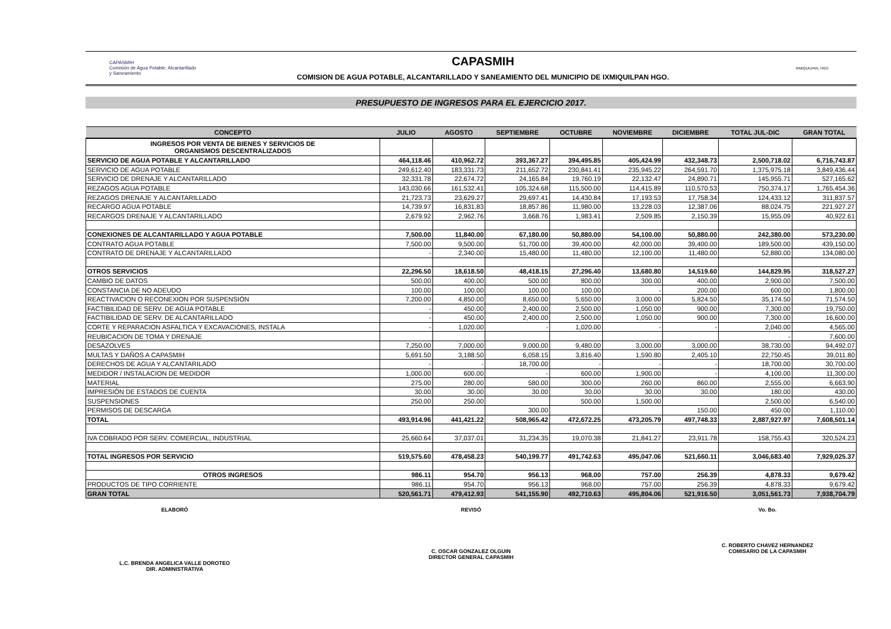CAPASMIH
Comisión de Agua Potable, Alcantarillado y Saneamiento
CAPASMIH
COMISION DE AGUA POTABLE, ALCANTARILLADO Y SANEAMIENTO DEL MUNICIPIO DE IXMIQUILPAN HGO.
IXMIQUILPAN, HGO
PRESUPUESTO DE INGRESOS PARA EL EJERCICIO 2017.
| CONCEPTO | JULIO | AGOSTO | SEPTIEMBRE | OCTUBRE | NOVIEMBRE | DICIEMBRE | TOTAL JUL-DIC | GRAN TOTAL |
| --- | --- | --- | --- | --- | --- | --- | --- | --- |
| INGRESOS POR VENTA DE BIENES Y SERVICIOS DE ORGANISMOS DESCENTRALIZADOS | | | | | | | | |
| SERVICIO DE AGUA POTABLE Y ALCANTARILLADO | 464,118.46 | 410,962.72 | 393,367.27 | 394,495.85 | 405,424.99 | 432,348.73 | 2,500,718.02 | 6,716,743.87 |
| SERVICIO DE AGUA POTABLE | 249,612.40 | 183,331.73 | 211,652.72 | 230,841.41 | 235,945.22 | 264,591.70 | 1,375,975.18 | 3,849,436.44 |
| SERVICIO DE DRENAJE Y ALCANTARILLADO | 32,331.78 | 22,674.72 | 24,165.84 | 19,760.19 | 22,132.47 | 24,890.71 | 145,955.71 | 527,165.62 |
| REZAGOS AGUA POTABLE | 143,030.66 | 161,532.41 | 105,324.68 | 115,500.00 | 114,415.89 | 110,570.53 | 750,374.17 | 1,765,454.36 |
| REZAGOS DRENAJE Y ALCANTARILLADO | 21,723.73 | 23,629.27 | 29,697.41 | 14,430.84 | 17,193.53 | 17,758.34 | 124,433.12 | 311,837.57 |
| RECARGO AGUA POTABLE | 14,739.97 | 16,831.83 | 18,857.86 | 11,980.00 | 13,228.03 | 12,387.06 | 88,024.75 | 221,927.27 |
| RECARGOS DRENAJE Y ALCANTARILLADO | 2,679.92 | 2,962.76 | 3,668.76 | 1,983.41 | 2,509.85 | 2,150.39 | 15,955.09 | 40,922.61 |
| CONEXIONES DE ALCANTARILLADO Y AGUA POTABLE | 7,500.00 | 11,840.00 | 67,180.00 | 50,880.00 | 54,100.00 | 50,880.00 | 242,380.00 | 573,230.00 |
| CONTRATO AGUA POTABLE | 7,500.00 | 9,500.00 | 51,700.00 | 39,400.00 | 42,000.00 | 39,400.00 | 189,500.00 | 439,150.00 |
| CONTRATO DE DRENAJE Y ALCANTARILLADO | - | 2,340.00 | 15,480.00 | 11,480.00 | 12,100.00 | 11,480.00 | 52,880.00 | 134,080.00 |
| OTROS SERVICIOS | 22,296.50 | 18,618.50 | 48,418.15 | 27,296.40 | 13,680.80 | 14,519.60 | 144,829.95 | 318,527.27 |
| CAMBIO DE DATOS | 500.00 | 400.00 | 500.00 | 800.00 | 300.00 | 400.00 | 2,900.00 | 7,500.00 |
| CONSTANCIA DE NO ADEUDO | 100.00 | 100.00 | 100.00 | 100.00 | - | 200.00 | 600.00 | 1,800.00 |
| REACTIVACION O RECONEXION POR SUSPENSIÓN | 7,200.00 | 4,850.00 | 8,650.00 | 5,650.00 | 3,000.00 | 5,824.50 | 35,174.50 | 71,574.50 |
| FACTIBILIDAD DE SERV. DE AGUA POTABLE | - | 450.00 | 2,400.00 | 2,500.00 | 1,050.00 | 900.00 | 7,300.00 | 19,750.00 |
| FACTIBILIDAD DE SERV. DE ALCANTARILLADO | - | 450.00 | 2,400.00 | 2,500.00 | 1,050.00 | 900.00 | 7,300.00 | 16,600.00 |
| CORTE Y REPARACION ASFALTICA Y EXCAVACIONES, INSTALA | - | 1,020.00 | - | 1,020.00 | - | - | 2,040.00 | 4,565.00 |
| REUBICACION DE TOMA Y DRENAJE | | | | | | | - | 7,600.00 |
| DESAZOLVES | 7,250.00 | 7,000.00 | 9,000.00 | 9,480.00 | 3,000.00 | 3,000.00 | 38,730.00 | 94,492.07 |
| MULTAS Y DAÑOS A CAPASMIH | 5,691.50 | 3,188.50 | 6,058.15 | 3,816.40 | 1,590.80 | 2,405.10 | 22,750.45 | 39,011.80 |
| DERECHOS DE AGUA Y ALCANTARILADO | - | - | 18,700.00 | - | - | - | 18,700.00 | 30,700.00 |
| MEDIDOR / INSTALACION DE MEDIDOR | 1,000.00 | 600.00 | - | 600.00 | 1,900.00 | - | 4,100.00 | 11,300.00 |
| MATERIAL | 275.00 | 280.00 | 580.00 | 300.00 | 260.00 | 860.00 | 2,555.00 | 6,663.90 |
| IMPRESIÓN DE ESTADOS DE CUENTA | 30.00 | 30.00 | 30.00 | 30.00 | 30.00 | 30.00 | 180.00 | 430.00 |
| SUSPENSIONES | 250.00 | 250.00 | | 500.00 | 1,500.00 | | 2,500.00 | 6,540.00 |
| PERMISOS DE DESCARGA | | | 300.00 | | | 150.00 | 450.00 | 1,110.00 |
| TOTAL | 493,914.96 | 441,421.22 | 508,965.42 | 472,672.25 | 473,205.79 | 497,748.33 | 2,887,927.97 | 7,608,501.14 |
| IVA COBRADO POR SERV. COMERCIAL, INDUSTRIAL | 25,660.64 | 37,037.01 | 31,234.35 | 19,070.38 | 21,841.27 | 23,911.78 | 158,755.43 | 320,524.23 |
| TOTAL INGRESOS POR SERVICIO | 519,575.60 | 478,458.23 | 540,199.77 | 491,742.63 | 495,047.06 | 521,660.11 | 3,046,683.40 | 7,929,025.37 |
| OTROS INGRESOS | 986.11 | 954.70 | 956.13 | 968.00 | 757.00 | 256.39 | 4,878.33 | 9,679.42 |
| PRODUCTOS DE TIPO CORRIENTE | 986.11 | 954.70 | 956.13 | 968.00 | 757.00 | 256.39 | 4,878.33 | 9,679.42 |
| GRAN TOTAL | 520,561.71 | 479,412.93 | 541,155.90 | 492,710.63 | 495,804.06 | 521,916.50 | 3,051,561.73 | 7,938,704.79 |
ELABORÓ
L.C. BRENDA ANGELICA VALLE DOROTEO
DIR. ADMINISTRATIVA
REVISÓ
C. OSCAR GONZALEZ OLGUIN
DIRECTOR GENERAL CAPASMIH
Vo. Bo.
C. ROBERTO CHAVEZ HERNANDEZ
COMISARIO DE LA CAPASMIH